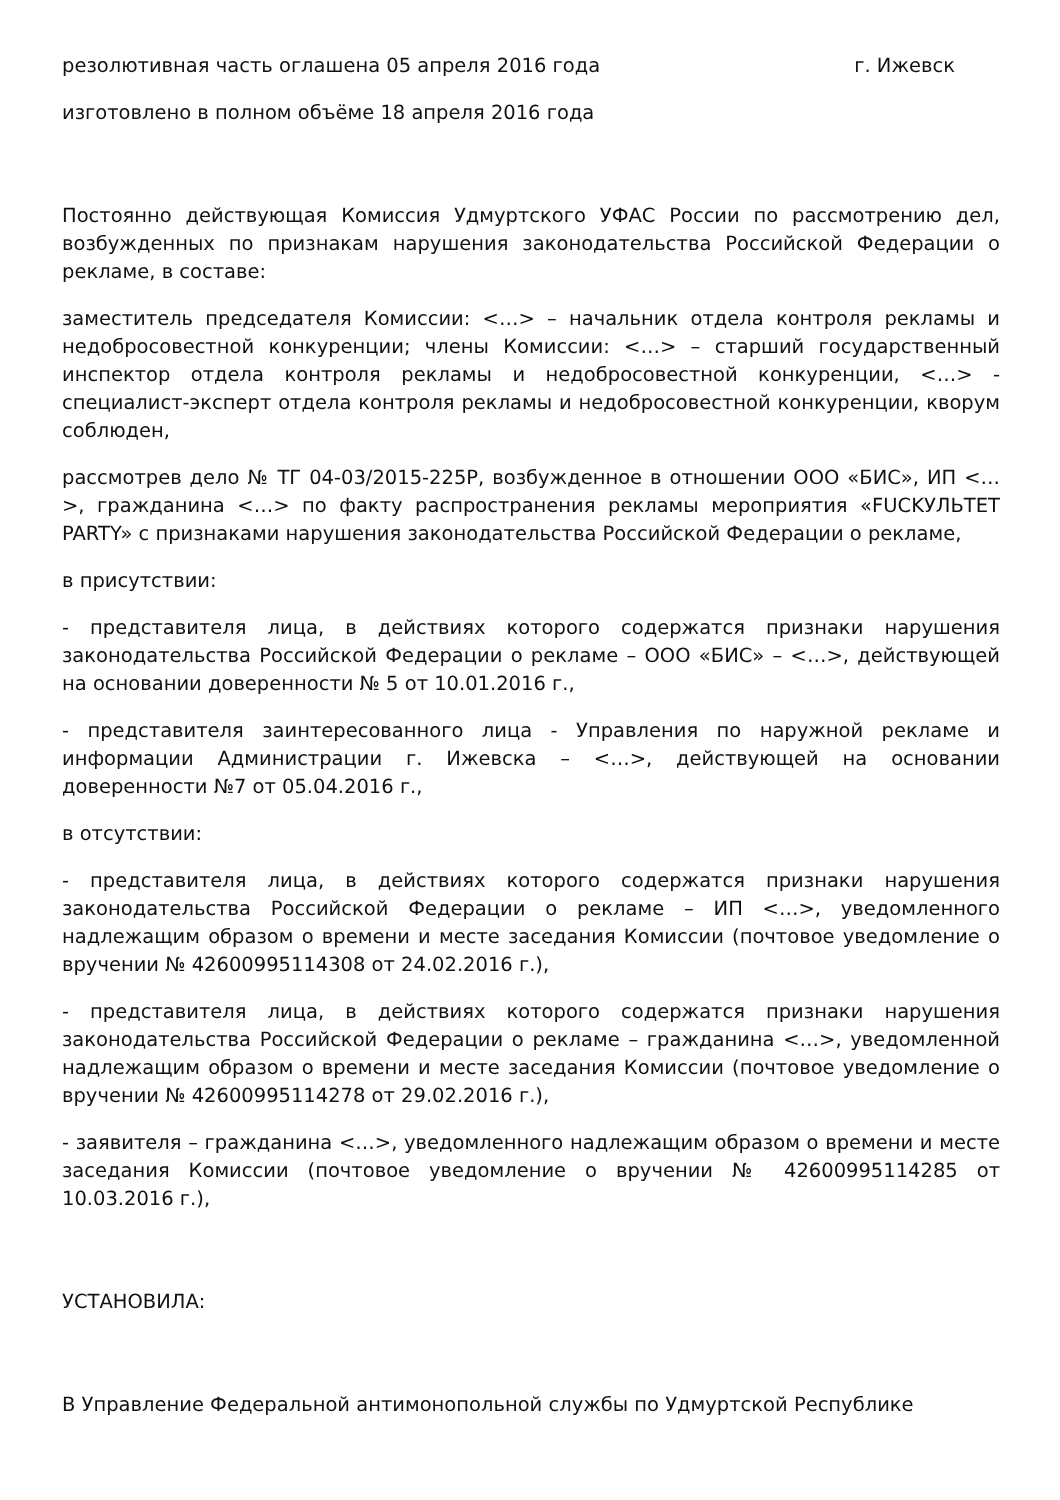резолютивная часть оглашена 05 апреля 2016 года г. Ижевск
изготовлено в полном объёме 18 апреля 2016 года
Постоянно действующая Комиссия Удмуртского УФАС России по рассмотрению дел, возбужденных по признакам нарушения законодательства Российской Федерации о рекламе, в составе:
заместитель председателя Комиссии: <…> – начальник отдела контроля рекламы и недобросовестной конкуренции; члены Комиссии: <…> – старший государственный инспектор отдела контроля рекламы и недобросовестной конкуренции, <…> - специалист-эксперт отдела контроля рекламы и недобросовестной конкуренции, кворум соблюден,
рассмотрев дело № ТГ 04-03/2015-225Р, возбужденное в отношении ООО «БИС», ИП <…>, гражданина <…> по факту распространения рекламы мероприятия «FUCKУЛЬТЕТ PARTY» с признаками нарушения законодательства Российской Федерации о рекламе,
в присутствии:
- представителя лица, в действиях которого содержатся признаки нарушения законодательства Российской Федерации о рекламе – ООО «БИС» – <…>, действующей на основании доверенности № 5 от 10.01.2016 г.,
- представителя заинтересованного лица - Управления по наружной рекламе и информации Администрации г. Ижевска – <…>, действующей на основании доверенности №7 от 05.04.2016 г.,
в отсутствии:
- представителя лица, в действиях которого содержатся признаки нарушения законодательства Российской Федерации о рекламе – ИП <…>, уведомленного надлежащим образом о времени и месте заседания Комиссии (почтовое уведомление о вручении № 42600995114308 от 24.02.2016 г.),
- представителя лица, в действиях которого содержатся признаки нарушения законодательства Российской Федерации о рекламе – гражданина <…>, уведомленной надлежащим образом о времени и месте заседания Комиссии (почтовое уведомление о вручении № 42600995114278 от 29.02.2016 г.),
- заявителя – гражданина <…>, уведомленного надлежащим образом о времени и месте заседания Комиссии (почтовое уведомление о вручении № 42600995114285 от 10.03.2016 г.),
УСТАНОВИЛА:
В Управление Федеральной антимонопольной службы по Удмуртской Республике